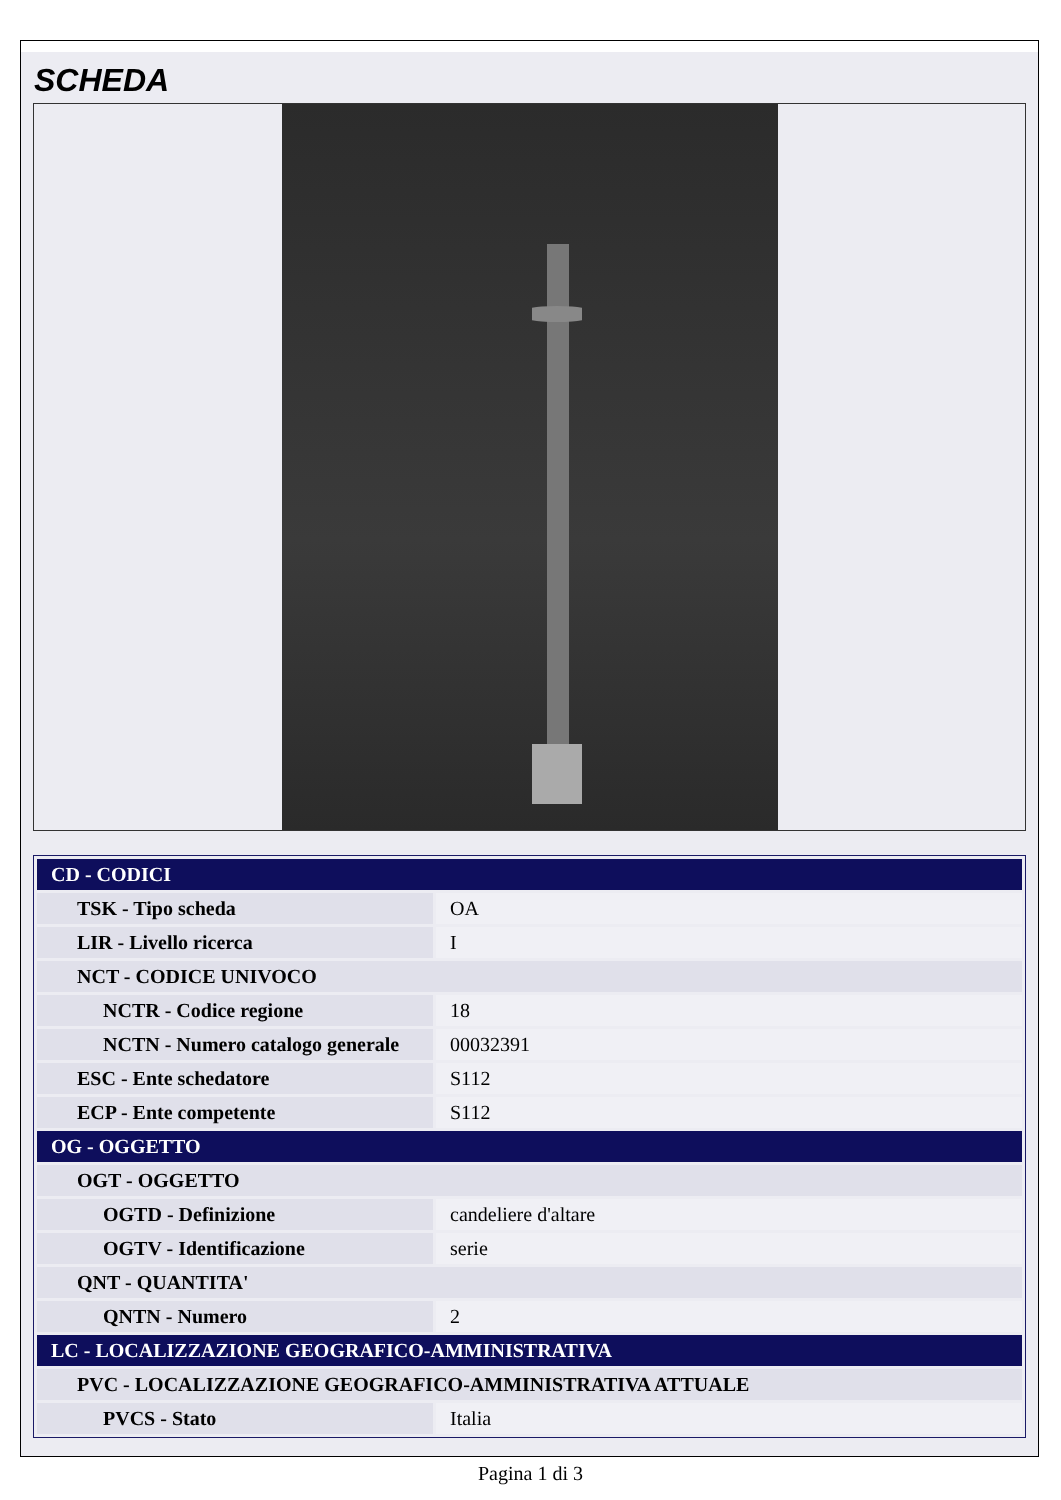SCHEDA
| CD - CODICI | |
| TSK - Tipo scheda | OA |
| LIR - Livello ricerca | I |
| NCT - CODICE UNIVOCO | |
| NCTR - Codice regione | 18 |
| NCTN - Numero catalogo generale | 00032391 |
| ESC - Ente schedatore | S112 |
| ECP - Ente competente | S112 |
| OG - OGGETTO | |
| OGT - OGGETTO | |
| OGTD - Definizione | candeliere d'altare |
| OGTV - Identificazione | serie |
| QNT - QUANTITA' | |
| QNTN - Numero | 2 |
| LC - LOCALIZZAZIONE GEOGRAFICO-AMMINISTRATIVA | |
| PVC - LOCALIZZAZIONE GEOGRAFICO-AMMINISTRATIVA ATTUALE | |
| PVCS - Stato | Italia |
Pagina 1 di 3